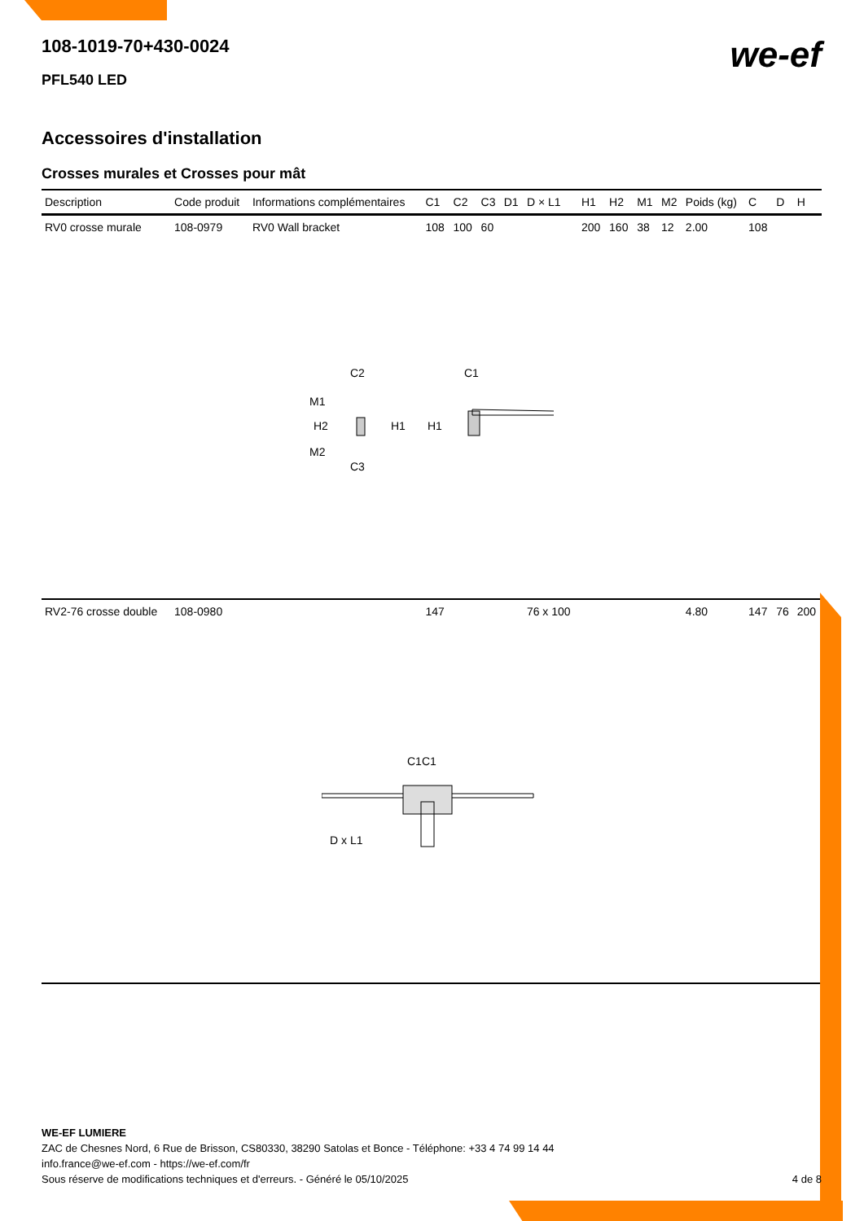we-ef
108-1019-70+430-0024
PFL540 LED
Accessoires d'installation
Crosses murales et Crosses pour mât
| Description | Code produit | Informations complémentaires | C1 | C2 | C3 | D1 | D × L1 | H1 | H2 | M1 | M2 | Poids (kg) | C | D | H |
| --- | --- | --- | --- | --- | --- | --- | --- | --- | --- | --- | --- | --- | --- | --- | --- |
| RV0 crosse murale | 108-0979 | RV0 Wall bracket | 108 | 100 | 60 | | | 200 | 160 | 38 | 12 | 2.00 | 108 | | |
| C2 C1 M1 H2 H1 H1 M2 C3 | | | | | | | | | | | | | | | |
| RV2-76 crosse double | 108-0980 | | 147 | | | | 76 x 100 | | | | | 4.80 | 147 | 76 | 200 |
| C1C1 D x L1 | | | | | | | | | | | | | | | |
WE-EF LUMIERE
ZAC de Chesnes Nord, 6 Rue de Brisson, CS80330, 38290 Satolas et Bonce - Téléphone: +33 4 74 99 14 44
info.france@we-ef.com - https://we-ef.com/fr
Sous réserve de modifications techniques et d'erreurs. - Généré le 05/10/2025 4 de 8